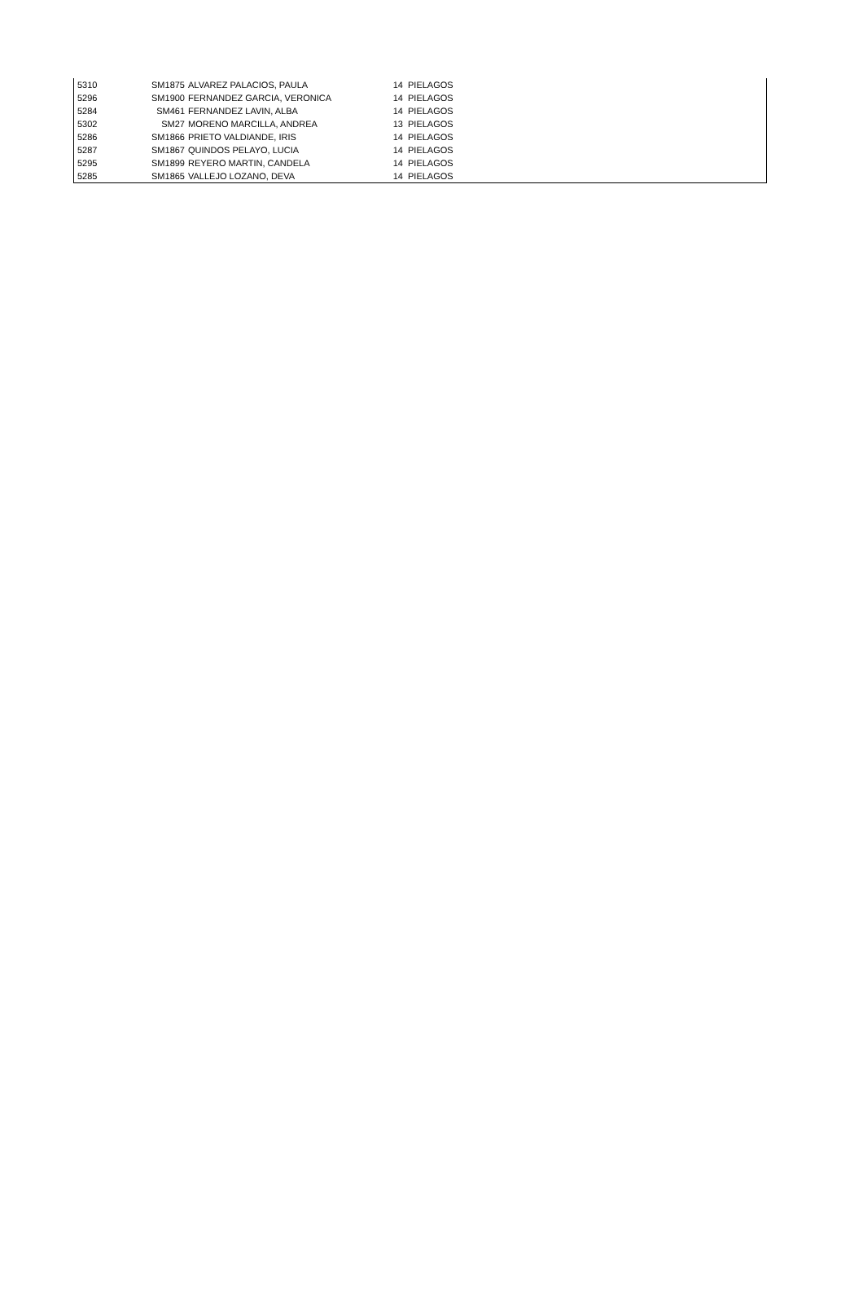| 5310 | SM1875 | ALVAREZ PALACIOS, PAULA | 14 | PIELAGOS |
| 5296 | SM1900 | FERNANDEZ GARCIA, VERONICA | 14 | PIELAGOS |
| 5284 | SM461 | FERNANDEZ LAVIN, ALBA | 14 | PIELAGOS |
| 5302 | SM27 | MORENO MARCILLA, ANDREA | 13 | PIELAGOS |
| 5286 | SM1866 | PRIETO VALDIANDE, IRIS | 14 | PIELAGOS |
| 5287 | SM1867 | QUINDOS PELAYO, LUCIA | 14 | PIELAGOS |
| 5295 | SM1899 | REYERO MARTIN, CANDELA | 14 | PIELAGOS |
| 5285 | SM1865 | VALLEJO LOZANO, DEVA | 14 | PIELAGOS |